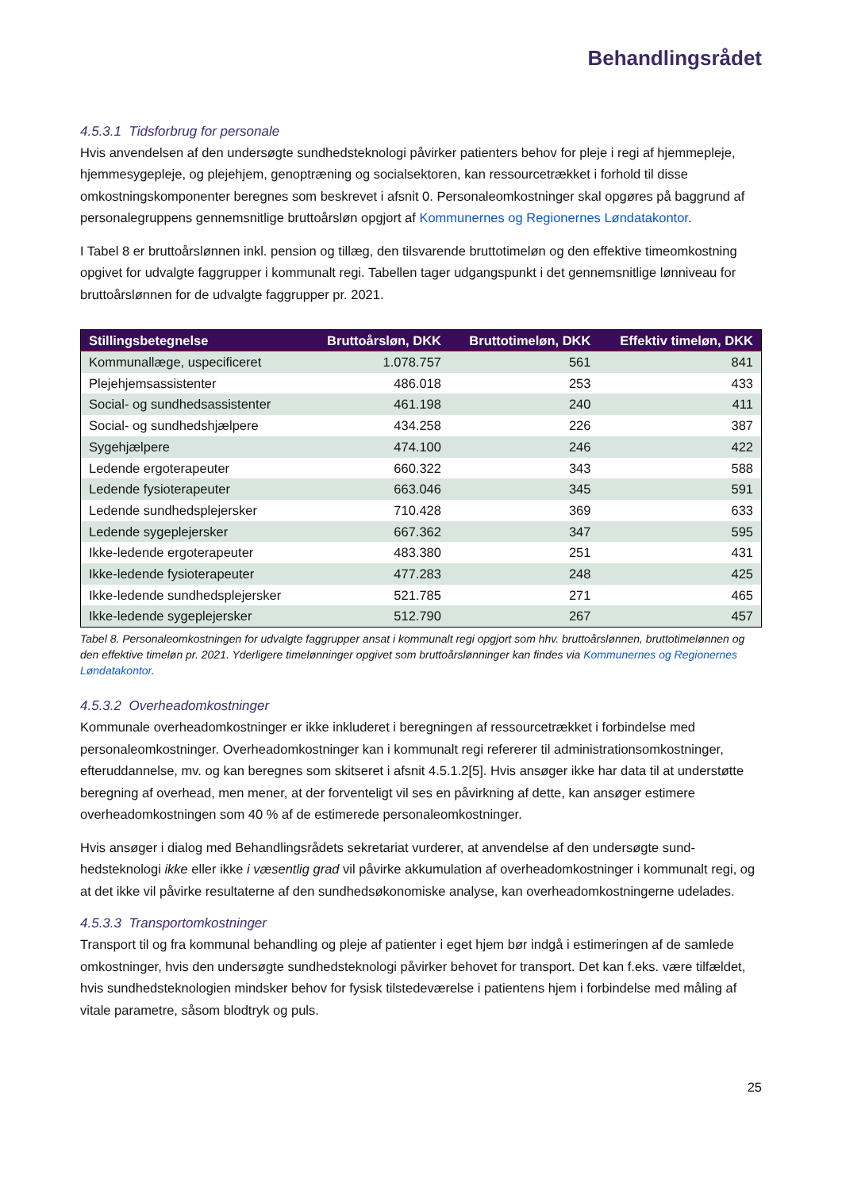Behandlingsrådet
4.5.3.1 Tidsforbrug for personale
Hvis anvendelsen af den undersøgte sundhedsteknologi påvirker patienters behov for pleje i regi af hjem­mepleje, hjemmesygepleje, og plejehjem, genoptræning og socialsektoren, kan ressourcetrækket i forhold til disse omkostningskomponenter beregnes som beskrevet i afsnit 0. Personaleomkostninger skal opgøres på baggrund af personalegruppens gennemsnitlige bruttoårsløn opgjort af Kommunernes og Regionernes Løndatakontor.
I Tabel 8 er bruttoårslønnen inkl. pension og tillæg, den tilsvarende bruttotimeløn og den effektive timeom­kostning opgivet for udvalgte faggrupper i kommunalt regi. Tabellen tager udgangspunkt i det gennemsnit­lige lønniveau for bruttoårslønnen for de udvalgte faggrupper pr. 2021.
| Stillingsbetegnelse | Bruttoårsløn, DKK | Bruttotimeløn, DKK | Effektiv timeløn, DKK |
| --- | --- | --- | --- |
| Kommunallæge, uspecificeret | 1.078.757 | 561 | 841 |
| Plejehjemsassistenter | 486.018 | 253 | 433 |
| Social- og sundhedsassistenter | 461.198 | 240 | 411 |
| Social- og sundhedshjælpere | 434.258 | 226 | 387 |
| Sygehjælpere | 474.100 | 246 | 422 |
| Ledende ergoterapeuter | 660.322 | 343 | 588 |
| Ledende fysioterapeuter | 663.046 | 345 | 591 |
| Ledende sundhedsplejersker | 710.428 | 369 | 633 |
| Ledende sygeplejersker | 667.362 | 347 | 595 |
| Ikke-ledende ergoterapeuter | 483.380 | 251 | 431 |
| Ikke-ledende fysioterapeuter | 477.283 | 248 | 425 |
| Ikke-ledende sundhedsplejersker | 521.785 | 271 | 465 |
| Ikke-ledende sygeplejersker | 512.790 | 267 | 457 |
Tabel 8. Personaleomkostningen for udvalgte faggrupper ansat i kommunalt regi opgjort som hhv. bruttoårslønnen, bruttotimeløn­nen og den effektive timeløn pr. 2021. Yderligere timelønninger opgivet som bruttoårslønninger kan findes via Kommunernes og Regionernes Løndatakontor.
4.5.3.2 Overheadomkostninger
Kommunale overheadomkostninger er ikke inkluderet i beregningen af ressourcetrækket i forbindelse med personaleomkostninger. Overheadomkostninger kan i kommunalt regi refererer til administrationsomkost­ninger, efteruddannelse, mv. og kan beregnes som skitseret i afsnit 4.5.1.2[5]. Hvis ansøger ikke har data til at understøtte beregning af overhead, men mener, at der forventeligt vil ses en påvirkning af dette, kan an­søger estimere overheadomkostningen som 40 % af de estimerede personaleomkostninger.
Hvis ansøger i dialog med Behandlingsrådets sekretariat vurderer, at anvendelse af den undersøgte sund­hedsteknologi ikke eller ikke i væsentlig grad vil påvirke akkumulation af overheadomkostninger i kommu­nalt regi, og at det ikke vil påvirke resultaterne af den sundhedsøkonomiske analyse, kan overheadomkost­ningerne udelades.
4.5.3.3 Transportomkostninger
Transport til og fra kommunal behandling og pleje af patienter i eget hjem bør indgå i estimeringen af de samlede omkostninger, hvis den undersøgte sundhedsteknologi påvirker behovet for transport. Det kan f.eks. være tilfældet, hvis sundhedsteknologien mindsker behov for fysisk tilstedeværelse i patientens hjem i forbindelse med måling af vitale parametre, såsom blodtryk og puls.
25